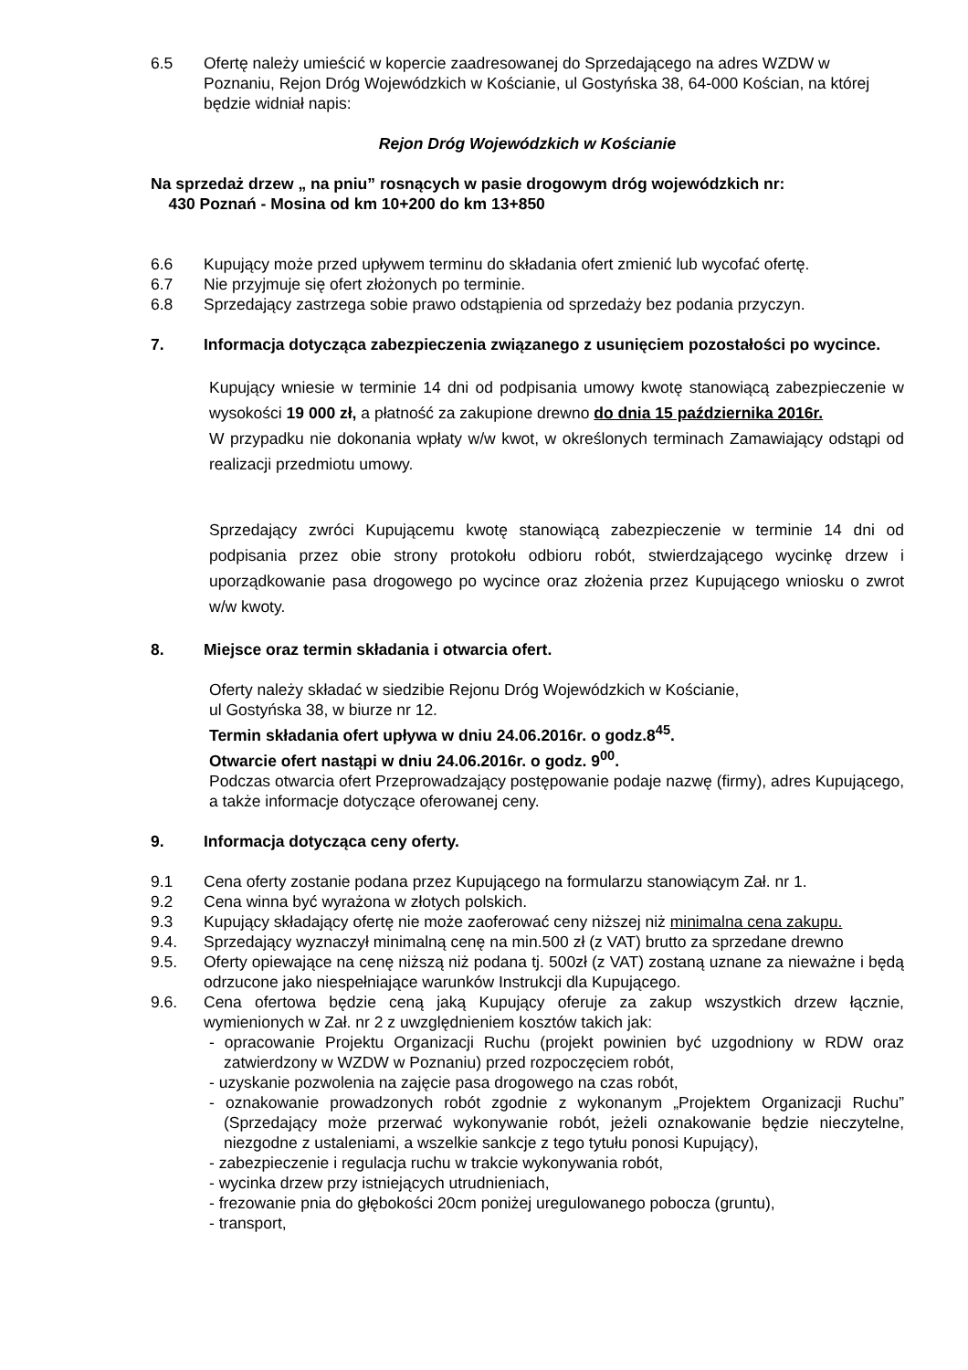6.5 Ofertę należy umieścić w kopercie zaadresowanej do Sprzedającego na adres WZDW w Poznaniu, Rejon Dróg Wojewódzkich w Kościanie, ul Gostyńska 38, 64-000 Kościan, na której będzie widniał napis:
Rejon Dróg Wojewódzkich w Kościanie
Na sprzedaż drzew „ na pniu” rosnących w pasie drogowym dróg wojewódzkich nr:
430 Poznań - Mosina od km 10+200 do km 13+850
6.6 Kupujący może przed upływem terminu do składania ofert zmienić lub wycofać ofertę.
6.7 Nie przyjmuje się ofert złożonych po terminie.
6.8 Sprzedający zastrzega sobie prawo odstąpienia od sprzedaży bez podania przyczyn.
7. Informacja dotycząca zabezpieczenia związanego z usunięciem pozostałości po wycince.
Kupujący wniesie w terminie 14 dni od podpisania umowy kwotę stanowiącą zabezpieczenie w wysokości 19 000 zł, a płatność za zakupione drewno do dnia 15 października 2016r.
W przypadku nie dokonania wpłaty w/w kwot, w określonych terminach Zamawiający odstąpi od realizacji przedmiotu umowy.
Sprzedający zwróci Kupującemu kwotę stanowiącą zabezpieczenie w terminie 14 dni od podpisania przez obie strony protokołu odbioru robót, stwierdzającego wycinkę drzew i uporządkowanie pasa drogowego po wycince oraz złożenia przez Kupującego wniosku o zwrot w/w kwoty.
8. Miejsce oraz termin składania i otwarcia ofert.
Oferty należy składać w siedzibie Rejonu Dróg Wojewódzkich w Kościanie,
ul Gostyńska 38, w biurze nr 12.
Termin składania ofert upływa w dniu 24.06.2016r. o godz.8<sup>45</sup>.
Otwarcie ofert nastąpi w dniu 24.06.2016r. o godz. 9<sup>00</sup>.
Podczas otwarcia ofert Przeprowadzający postępowanie podaje nazwę (firmy), adres Kupującego, a także informacje dotyczące oferowanej ceny.
9. Informacja dotycząca ceny oferty.
9.1 Cena oferty zostanie podana przez Kupującego na formularzu stanowiącym Zał. nr 1.
9.2 Cena winna być wyrażona w złotych polskich.
9.3 Kupujący składający ofertę nie może zaoferować ceny niższej niż minimalna cena zakupu.
9.4. Sprzedający wyznaczył minimalną cenę na min.500 zł (z VAT) brutto za sprzedane drewno
9.5. Oferty opiewające na cenę niższą niż podana tj. 500zł (z VAT) zostaną uznane za nieważne i będą odrzucone jako niespełniające warunków Instrukcji dla Kupującego.
9.6. Cena ofertowa będzie ceną jaką Kupujący oferuje za zakup wszystkich drzew łącznie, wymienionych w Zał. nr 2 z uwzględnieniem kosztów takich jak:
- opracowanie Projektu Organizacji Ruchu (projekt powinien być uzgodniony w RDW oraz zatwierdzony w WZDW w Poznaniu) przed rozpoczęciem robót,
- uzyskanie pozwolenia na zajęcie pasa drogowego na czas robót,
- oznakowanie prowadzonych robót zgodnie z wykonanym „Projektem Organizacji Ruchu” (Sprzedający może przerwać wykonywanie robót, jeżeli oznakowanie będzie nieczytelne, niezgodne z ustaleniami, a wszelkie sankcje z tego tytułu ponosi Kupujący),
- zabezpieczenie i regulacja ruchu w trakcie wykonywania robót,
- wycinka drzew przy istniejących utrudnieniach,
- frezowanie pnia do głębokości 20cm poniżej uregulowanego pobocza (gruntu),
- transport,